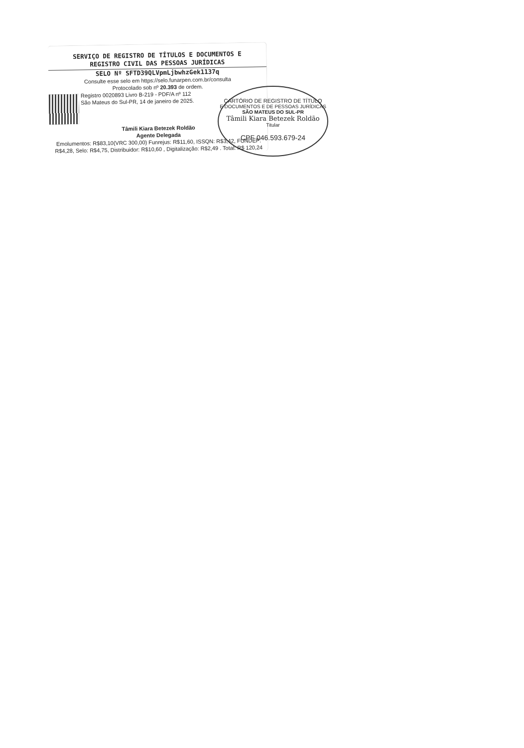SERVIÇO DE REGISTRO DE TÍTULOS E DOCUMENTOS E
REGISTRO CIVIL DAS PESSOAS JURÍDICAS
SELO Nº SFTD39QLVpmLjbwhzGek1137q
Consulte esse selo em https://selo.funarpen.com.br/consulta
Protocolado sob nº 20.393 de ordem.
Registro 0020893 Livro B-219 - PDF/A nº 112
São Mateus do Sul-PR, 14 de janeiro de 2025.
Tâmili Kiara Betezek Roldão
Agente Delegada
Emolumentos: R$83,10(VRC 300,00) Funrejus: R$11,60, ISSQN: R$3,42, FUNDEP: R$4,28, Selo: R$4,75, Distribuidor: R$10,60 , Digitalização: R$2,49 . Total: R$ 120,24
CARTÓRIO DE REGISTRO DE TÍTULO
E DOCUMENTOS E DE PESSOAS JURÍDICAS
SÃO MATEUS DO SUL-PR
Tâmili Kiara Betezek Roldão
Titular
CPF 046.593.679-24